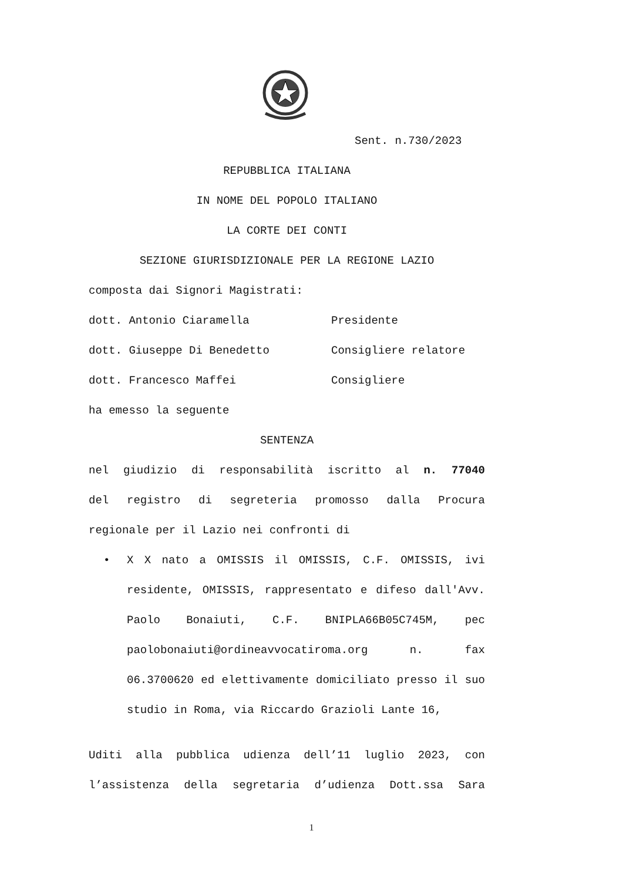Sent. n.730/2023
REPUBBLICA ITALIANA
IN NOME DEL POPOLO ITALIANO
LA CORTE DEI CONTI
SEZIONE GIURISDIZIONALE PER LA REGIONE LAZIO
composta dai Signori Magistrati:
dott. Antonio Ciaramella Presidente
dott. Giuseppe Di Benedetto Consigliere relatore
dott. Francesco Maffei Consigliere
ha emesso la seguente
SENTENZA
nel giudizio di responsabilità iscritto al n. 77040
del registro di segreteria promosso dalla Procura
regionale per il Lazio nei confronti di
• X X nato a OMISSIS il OMISSIS, C.F. OMISSIS, ivi residente, OMISSIS, rappresentato e difeso dall'Avv. Paolo Bonaiuti, C.F. BNIPLA66B05C745M, pec paolobonaiuti@ordineavvocatiroma.org n. fax 06.3700620 ed elettivamente domiciliato presso il suo studio in Roma, via Riccardo Grazioli Lante 16,
Uditi alla pubblica udienza dell’11 luglio 2023, con
l’assistenza della segretaria d’udienza Dott.ssa Sara
1